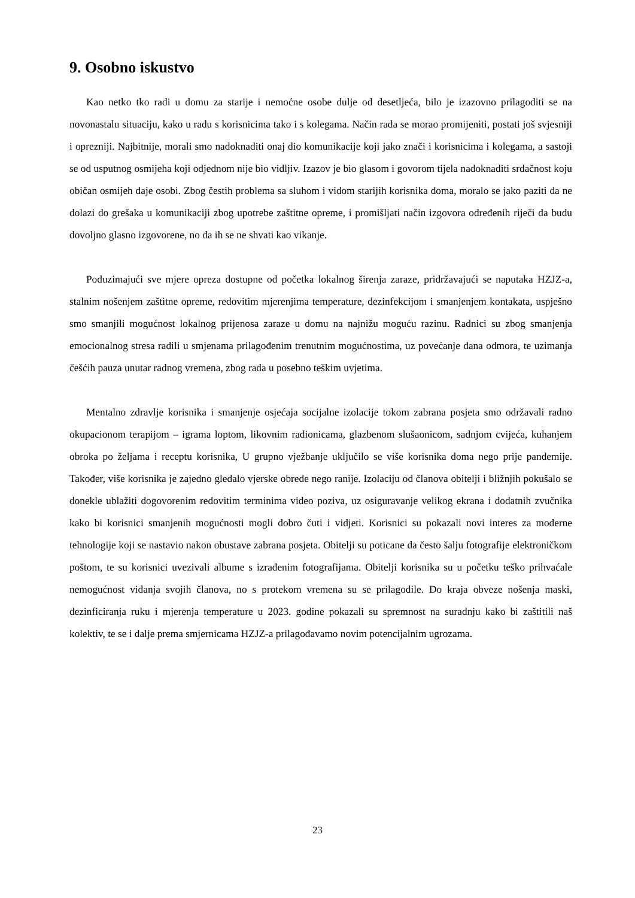9. Osobno iskustvo
Kao netko tko radi u domu za starije i nemoćne osobe dulje od desetljeća, bilo je izazovno prilagoditi se na novonastalu situaciju, kako u radu s korisnicima tako i s kolegama. Način rada se morao promijeniti, postati još svjesniji i oprezniji. Najbitnije, morali smo nadoknaditi onaj dio komunikacije koji jako znači i korisnicima i kolegama, a sastoji se od usputnog osmijeha koji odjednom nije bio vidljiv. Izazov je bio glasom i govorom tijela nadoknaditi srdačnost koju običan osmijeh daje osobi. Zbog čestih problema sa sluhom i vidom starijih korisnika doma, moralo se jako paziti da ne dolazi do grešaka u komunikaciji zbog upotrebe zaštitne opreme, i promišljati način izgovora određenih riječi da budu dovoljno glasno izgovorene, no da ih se ne shvati kao vikanje.
Poduzimajući sve mjere opreza dostupne od početka lokalnog širenja zaraze, pridržavajući se naputaka HZJZ-a, stalnim nošenjem zaštitne opreme, redovitim mjerenjima temperature, dezinfekcijom i smanjenjem kontakata, uspješno smo smanjili mogućnost lokalnog prijenosa zaraze u domu na najnižu moguću razinu. Radnici su zbog smanjenja emocionalnog stresa radili u smjenama prilagođenim trenutnim mogućnostima, uz povećanje dana odmora, te uzimanja češćih pauza unutar radnog vremena, zbog rada u posebno teškim uvjetima.
Mentalno zdravlje korisnika i smanjenje osjećaja socijalne izolacije tokom zabrana posjeta smo održavali radno okupacionom terapijom – igrama loptom, likovnim radionicama, glazbenom slušaonicom, sadnjom cvijeća, kuhanjem obroka po željama i receptu korisnika, U grupno vježbanje uključilo se više korisnika doma nego prije pandemije. Također, više korisnika je zajedno gledalo vjerske obrede nego ranije. Izolaciju od članova obitelji i bližnjih pokušalo se donekle ublažiti dogovorenim redovitim terminima video poziva, uz osiguravanje velikog ekrana i dodatnih zvučnika kako bi korisnici smanjenih mogućnosti mogli dobro čuti i vidjeti. Korisnici su pokazali novi interes za moderne tehnologije koji se nastavio nakon obustave zabrana posjeta. Obitelji su poticane da često šalju fotografije elektroničkom poštom, te su korisnici uvezivali albume s izrađenim fotografijama. Obitelji korisnika su u početku teško prihvaćale nemogućnost viđanja svojih članova, no s protekom vremena su se prilagodile. Do kraja obveze nošenja maski, dezinficiranja ruku i mjerenja temperature u 2023. godine pokazali su spremnost na suradnju kako bi zaštitili naš kolektiv, te se i dalje prema smjernicama HZJZ-a prilagođavamo novim potencijalnim ugrozama.
23